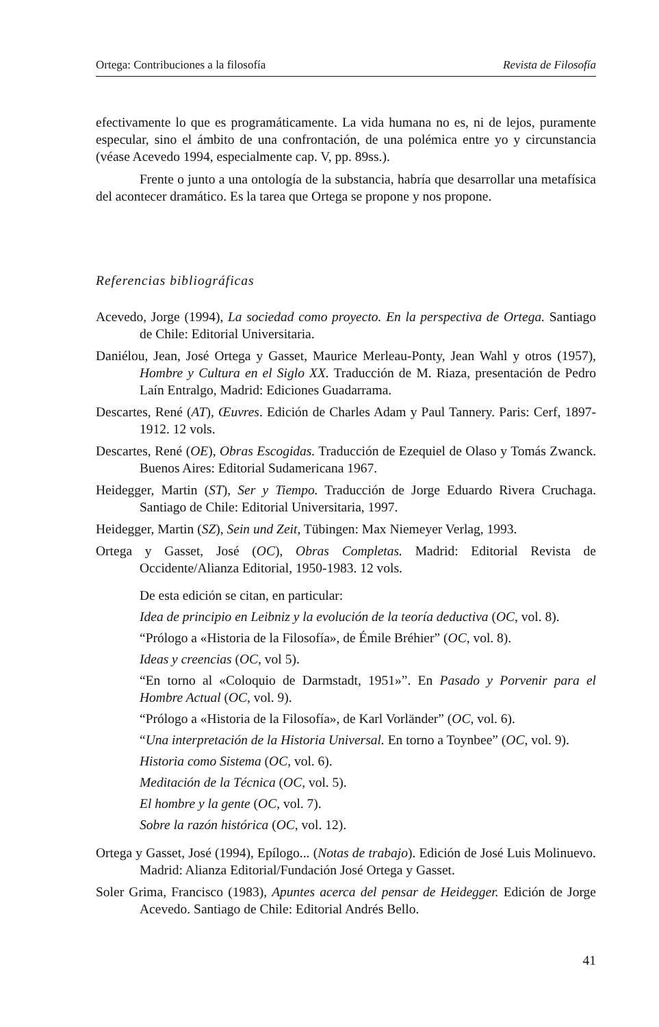Ortega: Contribuciones a la filosofía Revista de Filosofía
efectivamente lo que es programáticamente. La vida humana no es, ni de lejos, puramente especular, sino el ámbito de una confrontación, de una polémica entre yo y circunstancia (véase Acevedo 1994, especialmente cap. V, pp. 89ss.).
Frente o junto a una ontología de la substancia, habría que desarrollar una metafísica del acontecer dramático. Es la tarea que Ortega se propone y nos propone.
Referencias bibliográficas
Acevedo, Jorge (1994), La sociedad como proyecto. En la perspectiva de Ortega. Santiago de Chile: Editorial Universitaria.
Daniélou, Jean, José Ortega y Gasset, Maurice Merleau-Ponty, Jean Wahl y otros (1957), Hombre y Cultura en el Siglo XX. Traducción de M. Riaza, presentación de Pedro Laín Entralgo, Madrid: Ediciones Guadarrama.
Descartes, René (AT), Œuvres. Edición de Charles Adam y Paul Tannery. Paris: Cerf, 1897-1912. 12 vols.
Descartes, René (OE), Obras Escogidas. Traducción de Ezequiel de Olaso y Tomás Zwanck. Buenos Aires: Editorial Sudamericana 1967.
Heidegger, Martin (ST), Ser y Tiempo. Traducción de Jorge Eduardo Rivera Cruchaga. Santiago de Chile: Editorial Universitaria, 1997.
Heidegger, Martin (SZ), Sein und Zeit, Tübingen: Max Niemeyer Verlag, 1993.
Ortega y Gasset, José (OC), Obras Completas. Madrid: Editorial Revista de Occidente/Alianza Editorial, 1950-1983. 12 vols.
De esta edición se citan, en particular:
Idea de principio en Leibniz y la evolución de la teoría deductiva (OC, vol. 8).
“Prólogo a «Historia de la Filosofía», de Émile Bréhier” (OC, vol. 8).
Ideas y creencias (OC, vol 5).
“En torno al «Coloquio de Darmstadt, 1951»”. En Pasado y Porvenir para el Hombre Actual (OC, vol. 9).
“Prólogo a «Historia de la Filosofía», de Karl Vorländer” (OC, vol. 6).
“Una interpretación de la Historia Universal. En torno a Toynbee” (OC, vol. 9).
Historia como Sistema (OC, vol. 6).
Meditación de la Técnica (OC, vol. 5).
El hombre y la gente (OC, vol. 7).
Sobre la razón histórica (OC, vol. 12).
Ortega y Gasset, José (1994), Epílogo... (Notas de trabajo). Edición de José Luis Molinuevo. Madrid: Alianza Editorial/Fundación José Ortega y Gasset.
Soler Grima, Francisco (1983), Apuntes acerca del pensar de Heidegger. Edición de Jorge Acevedo. Santiago de Chile: Editorial Andrés Bello.
41